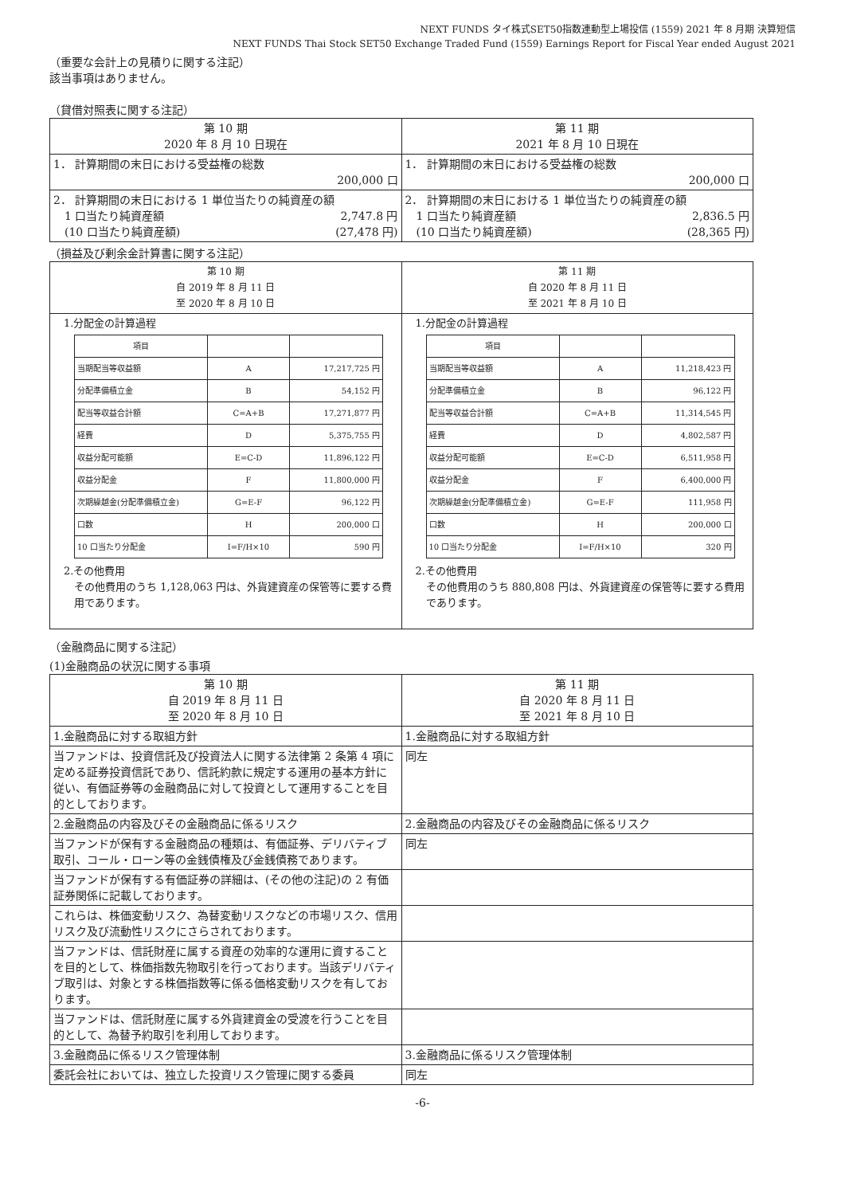NEXT FUNDS タイ株式SET50指数連動型上場投信 (1559) 2021 年 8 月期 決算短信
NEXT FUNDS Thai Stock SET50 Exchange Traded Fund (1559) Earnings Report for Fiscal Year ended August 2021
（重要な会計上の見積りに関する注記）
該当事項はありません。
（貸借対照表に関する注記）
| 第 10 期 2020 年 8 月 10 日現在 | 第 11 期 2021 年 8 月 10 日現在 |
| 1． 計算期間の末日における受益権の総数 200,000 口 | 1． 計算期間の末日における受益権の総数 200,000 口 |
| 2． 計算期間の末日における 1 単位当たりの純資産の額 1 口当たり純資産額 2,747.8 円 (10 口当たり純資産額) (27,478 円) | 2． 計算期間の末日における 1 単位当たりの純資産の額 1 口当たり純資産額 2,836.5 円 (10 口当たり純資産額) (28,365 円) |
（損益及び剰余金計算書に関する注記）
| 第 10 期 自 2019 年 8 月 11 日 至 2020 年 8 月 10 日 | 第 11 期 自 2020 年 8 月 11 日 至 2021 年 8 月 10 日 |
| 1.分配金の計算過程 / 項目 / / / / 当期配当等収益額 / A / 17,217,725 円 / / 分配準備積立金 / B / 54,152 円 / / 配当等収益合計額 / C=A+B / 17,271,877 円 / / 経費 / D / 5,375,755 円 / / 収益分配可能額 / E=C-D / 11,896,122 円 / / 収益分配金 / F / 11,800,000 円 / / 次期繰越金(分配準備積立金) / G=E-F / 96,122 円 / / 口数 / H / 200,000 口 / / 10 口当たり分配金 / I=F/H×10 / 590 円 / 2.その他費用 その他費用のうち 1,128,063 円は、外貨建資産の保管等に要する費用であります。 | 1.分配金の計算過程 / 項目 / / / / 当期配当等収益額 / A / 11,218,423 円 / / 分配準備積立金 / B / 96,122 円 / / 配当等収益合計額 / C=A+B / 11,314,545 円 / / 経費 / D / 4,802,587 円 / / 収益分配可能額 / E=C-D / 6,511,958 円 / / 収益分配金 / F / 6,400,000 円 / / 次期繰越金(分配準備積立金) / G=E-F / 111,958 円 / / 口数 / H / 200,000 口 / / 10 口当たり分配金 / I=F/H×10 / 320 円 / 2.その他費用 その他費用のうち 880,808 円は、外貨建資産の保管等に要する費用であります。 |
（金融商品に関する注記）
(1)金融商品の状況に関する事項
| 第 10 期 自 2019 年 8 月 11 日 至 2020 年 8 月 10 日 | 第 11 期 自 2020 年 8 月 11 日 至 2021 年 8 月 10 日 |
| 1.金融商品に対する取組方針 | 1.金融商品に対する取組方針 |
| 当ファンドは、投資信託及び投資法人に関する法律第 2 条第 4 項に定める証券投資信託であり、信託約款に規定する運用の基本方針に従い、有価証券等の金融商品に対して投資として運用することを目的としております。 | 同左 |
| 2.金融商品の内容及びその金融商品に係るリスク | 2.金融商品の内容及びその金融商品に係るリスク |
| 当ファンドが保有する金融商品の種類は、有価証券、デリバティブ取引、コール・ローン等の金銭債権及び金銭債務であります。 | 同左 |
| 当ファンドが保有する有価証券の詳細は、(その他の注記)の 2 有価証券関係に記載しております。 | |
| これらは、株価変動リスク、為替変動リスクなどの市場リスク、信用リスク及び流動性リスクにさらされております。 | |
| 当ファンドは、信託財産に属する資産の効率的な運用に資することを目的として、株価指数先物取引を行っております。当該デリバティブ取引は、対象とする株価指数等に係る価格変動リスクを有しております。 | |
| 当ファンドは、信託財産に属する外貨建資金の受渡を行うことを目的として、為替予約取引を利用しております。 | |
| 3.金融商品に係るリスク管理体制 | 3.金融商品に係るリスク管理体制 |
| 委託会社においては、独立した投資リスク管理に関する委員 | 同左 |
-6-